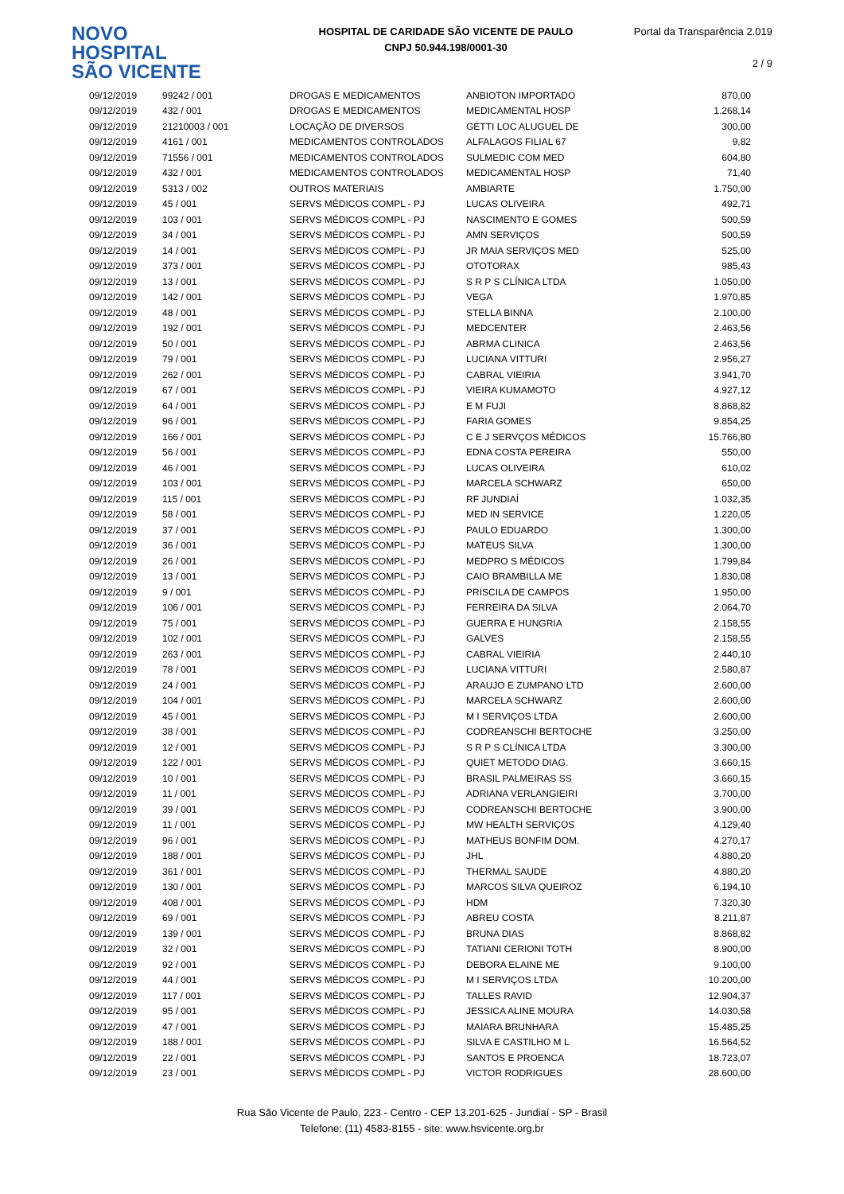NOVO
HOSPITAL
SÃO VICENTE
HOSPITAL DE CARIDADE SÃO VICENTE DE PAULO
CNPJ 50.944.198/0001-30
Portal da Transparência 2.019
2 / 9
| 09/12/2019 | 99242 / 001 | DROGAS E MEDICAMENTOS | ANBIOTON IMPORTADO | 870,00 |
| 09/12/2019 | 432 / 001 | DROGAS E MEDICAMENTOS | MEDICAMENTAL HOSP | 1.268,14 |
| 09/12/2019 | 21210003 / 001 | LOCAÇÃO DE DIVERSOS | GETTI LOC ALUGUEL DE | 300,00 |
| 09/12/2019 | 4161 / 001 | MEDICAMENTOS CONTROLADOS | ALFALAGOS FILIAL 67 | 9,82 |
| 09/12/2019 | 71556 / 001 | MEDICAMENTOS CONTROLADOS | SULMEDIC COM MED | 604,80 |
| 09/12/2019 | 432 / 001 | MEDICAMENTOS CONTROLADOS | MEDICAMENTAL HOSP | 71,40 |
| 09/12/2019 | 5313 / 002 | OUTROS MATERIAIS | AMBIARTE | 1.750,00 |
| 09/12/2019 | 45 / 001 | SERVS MÉDICOS COMPL - PJ | LUCAS OLIVEIRA | 492,71 |
| 09/12/2019 | 103 / 001 | SERVS MÉDICOS COMPL - PJ | NASCIMENTO E GOMES | 500,59 |
| 09/12/2019 | 34 / 001 | SERVS MÉDICOS COMPL - PJ | AMN SERVIÇOS | 500,59 |
| 09/12/2019 | 14 / 001 | SERVS MÉDICOS COMPL - PJ | JR MAIA SERVIÇOS MED | 525,00 |
| 09/12/2019 | 373 / 001 | SERVS MÉDICOS COMPL - PJ | OTOTORAX | 985,43 |
| 09/12/2019 | 13 / 001 | SERVS MÉDICOS COMPL - PJ | S R P S CLÍNICA LTDA | 1.050,00 |
| 09/12/2019 | 142 / 001 | SERVS MÉDICOS COMPL - PJ | VEGA | 1.970,85 |
| 09/12/2019 | 48 / 001 | SERVS MÉDICOS COMPL - PJ | STELLA BINNA | 2.100,00 |
| 09/12/2019 | 192 / 001 | SERVS MÉDICOS COMPL - PJ | MEDCENTER | 2.463,56 |
| 09/12/2019 | 50 / 001 | SERVS MÉDICOS COMPL - PJ | ABRMA CLINICA | 2.463,56 |
| 09/12/2019 | 79 / 001 | SERVS MÉDICOS COMPL - PJ | LUCIANA VITTURI | 2.956,27 |
| 09/12/2019 | 262 / 001 | SERVS MÉDICOS COMPL - PJ | CABRAL VIEIRIA | 3.941,70 |
| 09/12/2019 | 67 / 001 | SERVS MÉDICOS COMPL - PJ | VIEIRA KUMAMOTO | 4.927,12 |
| 09/12/2019 | 64 / 001 | SERVS MÉDICOS COMPL - PJ | E M FUJI | 8.868,82 |
| 09/12/2019 | 96 / 001 | SERVS MÉDICOS COMPL - PJ | FARIA GOMES | 9.854,25 |
| 09/12/2019 | 166 / 001 | SERVS MÉDICOS COMPL - PJ | C E J SERVÇOS MÉDICOS | 15.766,80 |
| 09/12/2019 | 56 / 001 | SERVS MÉDICOS COMPL - PJ | EDNA COSTA PEREIRA | 550,00 |
| 09/12/2019 | 46 / 001 | SERVS MÉDICOS COMPL - PJ | LUCAS OLIVEIRA | 610,02 |
| 09/12/2019 | 103 / 001 | SERVS MÉDICOS COMPL - PJ | MARCELA SCHWARZ | 650,00 |
| 09/12/2019 | 115 / 001 | SERVS MÉDICOS COMPL - PJ | RF JUNDIAÍ | 1.032,35 |
| 09/12/2019 | 58 / 001 | SERVS MÉDICOS COMPL - PJ | MED IN SERVICE | 1.220,05 |
| 09/12/2019 | 37 / 001 | SERVS MÉDICOS COMPL - PJ | PAULO EDUARDO | 1.300,00 |
| 09/12/2019 | 36 / 001 | SERVS MÉDICOS COMPL - PJ | MATEUS SILVA | 1.300,00 |
| 09/12/2019 | 26 / 001 | SERVS MÉDICOS COMPL - PJ | MEDPRO S MÉDICOS | 1.799,84 |
| 09/12/2019 | 13 / 001 | SERVS MÉDICOS COMPL - PJ | CAIO BRAMBILLA ME | 1.830,08 |
| 09/12/2019 | 9 / 001 | SERVS MÉDICOS COMPL - PJ | PRISCILA DE CAMPOS | 1.950,00 |
| 09/12/2019 | 106 / 001 | SERVS MÉDICOS COMPL - PJ | FERREIRA DA SILVA | 2.064,70 |
| 09/12/2019 | 75 / 001 | SERVS MÉDICOS COMPL - PJ | GUERRA E HUNGRIA | 2.158,55 |
| 09/12/2019 | 102 / 001 | SERVS MÉDICOS COMPL - PJ | GALVES | 2.158,55 |
| 09/12/2019 | 263 / 001 | SERVS MÉDICOS COMPL - PJ | CABRAL VIEIRIA | 2.440,10 |
| 09/12/2019 | 78 / 001 | SERVS MÉDICOS COMPL - PJ | LUCIANA VITTURI | 2.580,87 |
| 09/12/2019 | 24 / 001 | SERVS MÉDICOS COMPL - PJ | ARAUJO E ZUMPANO LTD | 2.600,00 |
| 09/12/2019 | 104 / 001 | SERVS MÉDICOS COMPL - PJ | MARCELA SCHWARZ | 2.600,00 |
| 09/12/2019 | 45 / 001 | SERVS MÉDICOS COMPL - PJ | M I SERVIÇOS LTDA | 2.600,00 |
| 09/12/2019 | 38 / 001 | SERVS MÉDICOS COMPL - PJ | CODREANSCHI BERTOCHE | 3.250,00 |
| 09/12/2019 | 12 / 001 | SERVS MÉDICOS COMPL - PJ | S R P S CLÍNICA LTDA | 3.300,00 |
| 09/12/2019 | 122 / 001 | SERVS MÉDICOS COMPL - PJ | QUIET METODO DIAG. | 3.660,15 |
| 09/12/2019 | 10 / 001 | SERVS MÉDICOS COMPL - PJ | BRASIL PALMEIRAS SS | 3.660,15 |
| 09/12/2019 | 11 / 001 | SERVS MÉDICOS COMPL - PJ | ADRIANA VERLANGIEIRI | 3.700,00 |
| 09/12/2019 | 39 / 001 | SERVS MÉDICOS COMPL - PJ | CODREANSCHI BERTOCHE | 3.900,00 |
| 09/12/2019 | 11 / 001 | SERVS MÉDICOS COMPL - PJ | MW HEALTH SERVIÇOS | 4.129,40 |
| 09/12/2019 | 96 / 001 | SERVS MÉDICOS COMPL - PJ | MATHEUS BONFIM DOM. | 4.270,17 |
| 09/12/2019 | 188 / 001 | SERVS MÉDICOS COMPL - PJ | JHL | 4.880,20 |
| 09/12/2019 | 361 / 001 | SERVS MÉDICOS COMPL - PJ | THERMAL SAUDE | 4.880,20 |
| 09/12/2019 | 130 / 001 | SERVS MÉDICOS COMPL - PJ | MARCOS SILVA QUEIROZ | 6.194,10 |
| 09/12/2019 | 408 / 001 | SERVS MÉDICOS COMPL - PJ | HDM | 7.320,30 |
| 09/12/2019 | 69 / 001 | SERVS MÉDICOS COMPL - PJ | ABREU COSTA | 8.211,87 |
| 09/12/2019 | 139 / 001 | SERVS MÉDICOS COMPL - PJ | BRUNA DIAS | 8.868,82 |
| 09/12/2019 | 32 / 001 | SERVS MÉDICOS COMPL - PJ | TATIANI CERIONI TOTH | 8.900,00 |
| 09/12/2019 | 92 / 001 | SERVS MÉDICOS COMPL - PJ | DEBORA ELAINE ME | 9.100,00 |
| 09/12/2019 | 44 / 001 | SERVS MÉDICOS COMPL - PJ | M I SERVIÇOS LTDA | 10.200,00 |
| 09/12/2019 | 117 / 001 | SERVS MÉDICOS COMPL - PJ | TALLES RAVID | 12.904,37 |
| 09/12/2019 | 95 / 001 | SERVS MÉDICOS COMPL - PJ | JESSICA ALINE MOURA | 14.030,58 |
| 09/12/2019 | 47 / 001 | SERVS MÉDICOS COMPL - PJ | MAIARA BRUNHARA | 15.485,25 |
| 09/12/2019 | 188 / 001 | SERVS MÉDICOS COMPL - PJ | SILVA E CASTILHO M L | 16.564,52 |
| 09/12/2019 | 22 / 001 | SERVS MÉDICOS COMPL - PJ | SANTOS E PROENCA | 18.723,07 |
| 09/12/2019 | 23 / 001 | SERVS MÉDICOS COMPL - PJ | VICTOR RODRIGUES | 28.600,00 |
Rua São Vicente de Paulo, 223 - Centro - CEP 13.201-625 - Jundiaí - SP - Brasil
Telefone: (11) 4583-8155 - site: www.hsvicente.org.br